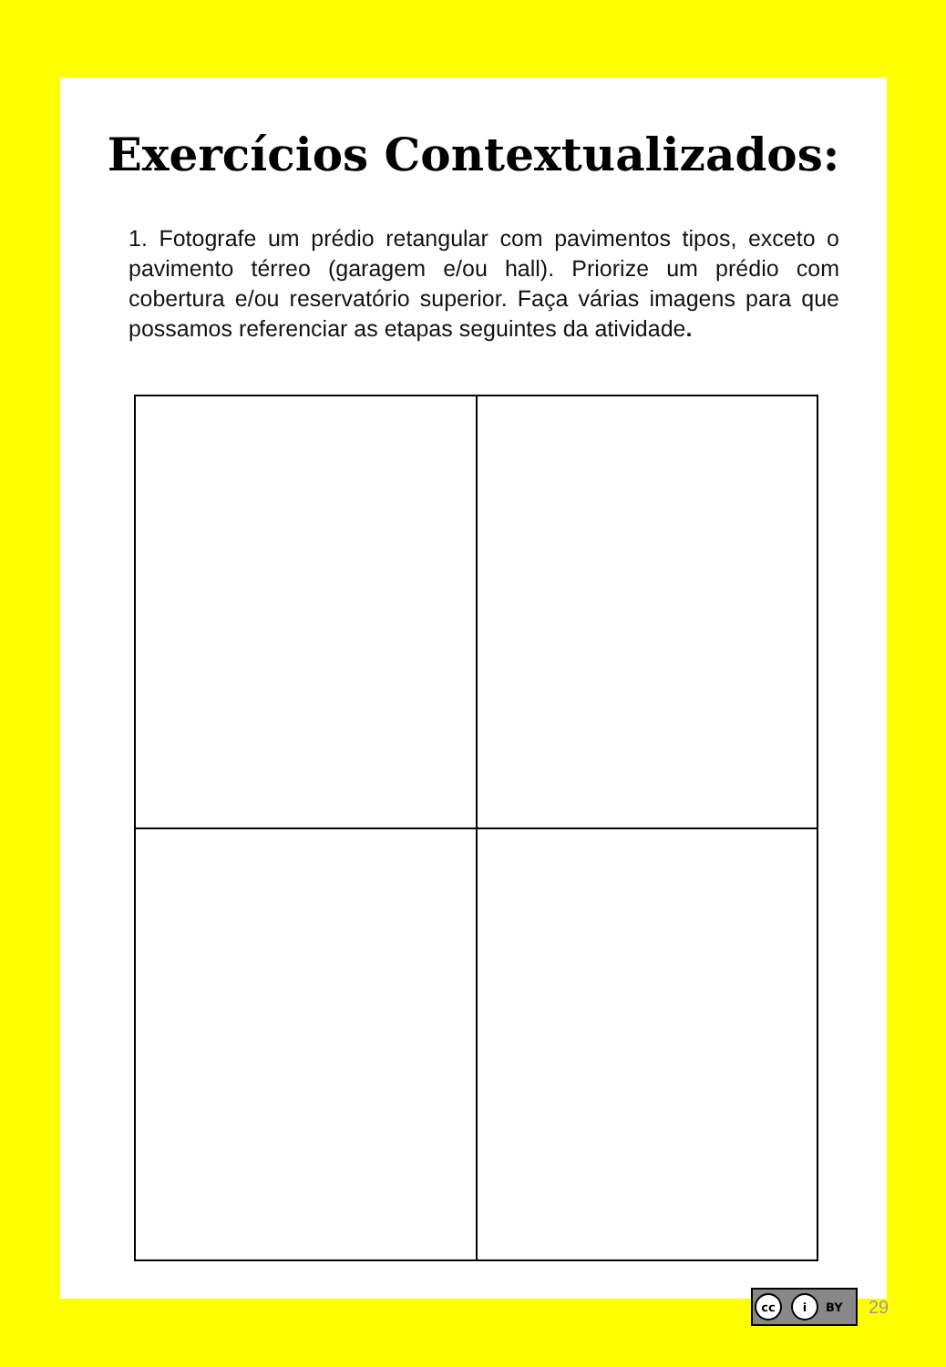Exercícios Contextualizados:
1. Fotografe um prédio retangular com pavimentos tipos, exceto o pavimento térreo (garagem e/ou hall). Priorize um prédio com cobertura e/ou reservatório superior. Faça várias imagens para que possamos referenciar as etapas seguintes da atividade.
cc i BY
29